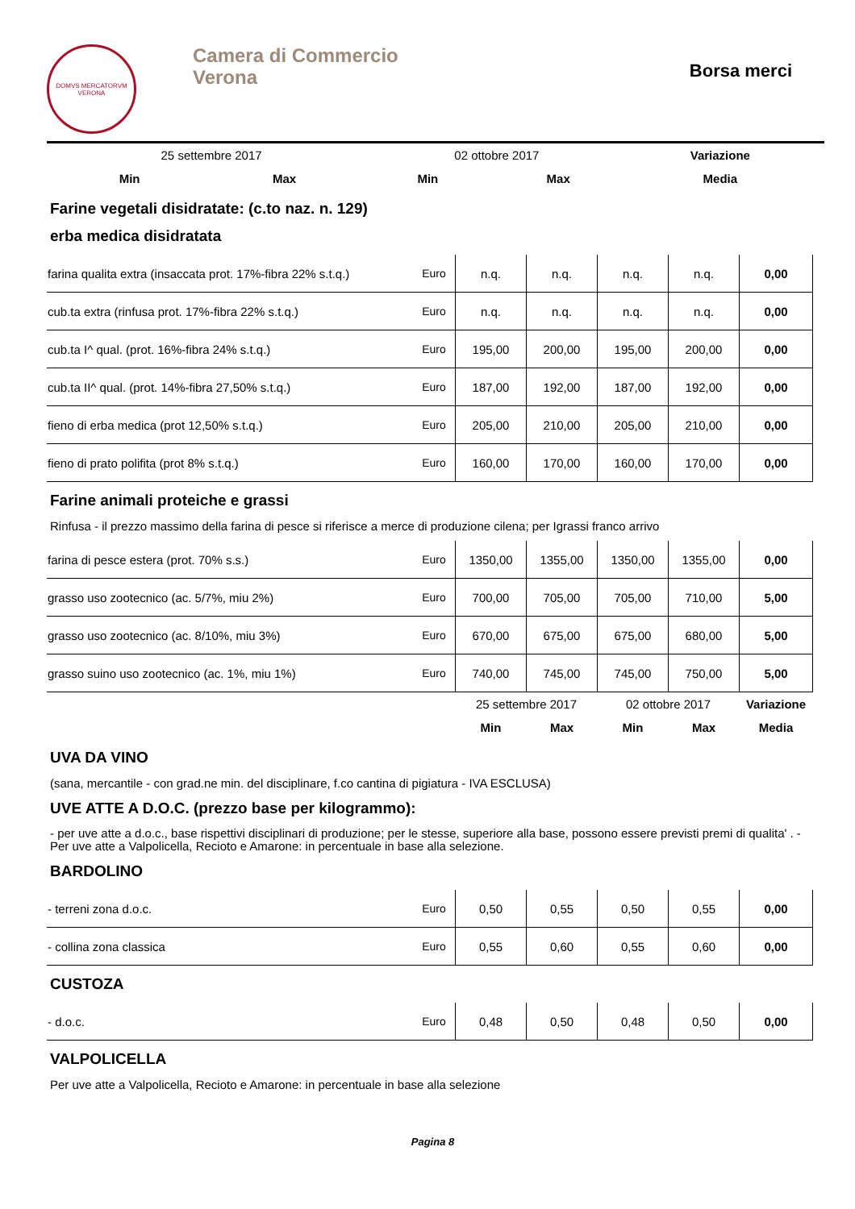DOMVS MERCATORVM
VERONA
Camera di Commercio
Verona
Borsa merci
| | | 25 settembre 2017 | | 02 ottobre 2017 | | Variazione |
| | | Min | Max | Min | Max | Media |
Farine vegetali disidratate: (c.to naz. n. 129)
erba medica disidratata
| farina qualita extra (insaccata prot. 17%-fibra 22% s.t.q.) | Euro | n.q. | n.q. | n.q. | n.q. | 0,00 |
| cub.ta extra (rinfusa prot. 17%-fibra 22% s.t.q.) | Euro | n.q. | n.q. | n.q. | n.q. | 0,00 |
| cub.ta I^ qual. (prot. 16%-fibra 24% s.t.q.) | Euro | 195,00 | 200,00 | 195,00 | 200,00 | 0,00 |
| cub.ta II^ qual. (prot. 14%-fibra 27,50% s.t.q.) | Euro | 187,00 | 192,00 | 187,00 | 192,00 | 0,00 |
| fieno di erba medica (prot 12,50% s.t.q.) | Euro | 205,00 | 210,00 | 205,00 | 210,00 | 0,00 |
| fieno di prato polifita (prot 8% s.t.q.) | Euro | 160,00 | 170,00 | 160,00 | 170,00 | 0,00 |
Farine animali proteiche e grassi
Rinfusa - il prezzo massimo della farina di pesce si riferisce a merce di produzione cilena; per Igrassi franco arrivo
| farina di pesce estera (prot. 70% s.s.) | Euro | 1350,00 | 1355,00 | 1350,00 | 1355,00 | 0,00 |
| grasso uso zootecnico (ac. 5/7%, miu 2%) | Euro | 700,00 | 705,00 | 705,00 | 710,00 | 5,00 |
| grasso uso zootecnico (ac. 8/10%, miu 3%) | Euro | 670,00 | 675,00 | 675,00 | 680,00 | 5,00 |
| grasso suino uso zootecnico (ac. 1%, miu 1%) | Euro | 740,00 | 745,00 | 745,00 | 750,00 | 5,00 |
| | | 25 settembre 2017 | | 02 ottobre 2017 | | Variazione |
| | | Min | Max | Min | Max | Media |
UVA DA VINO
(sana, mercantile - con grad.ne min. del disciplinare, f.co cantina di pigiatura - IVA ESCLUSA)
UVE ATTE A D.O.C. (prezzo base per kilogrammo):
- per uve atte a d.o.c., base rispettivi disciplinari di produzione; per le stesse, superiore alla base, possono essere previsti premi di qualita' . - Per uve atte a Valpolicella, Recioto e Amarone: in percentuale in base alla selezione.
BARDOLINO
| - terreni zona d.o.c. | Euro | 0,50 | 0,55 | 0,50 | 0,55 | 0,00 |
| - collina zona classica | Euro | 0,55 | 0,60 | 0,55 | 0,60 | 0,00 |
CUSTOZA
| - d.o.c. | Euro | 0,48 | 0,50 | 0,48 | 0,50 | 0,00 |
VALPOLICELLA
Per uve atte a Valpolicella, Recioto e Amarone: in percentuale in base alla selezione
Pagina 8